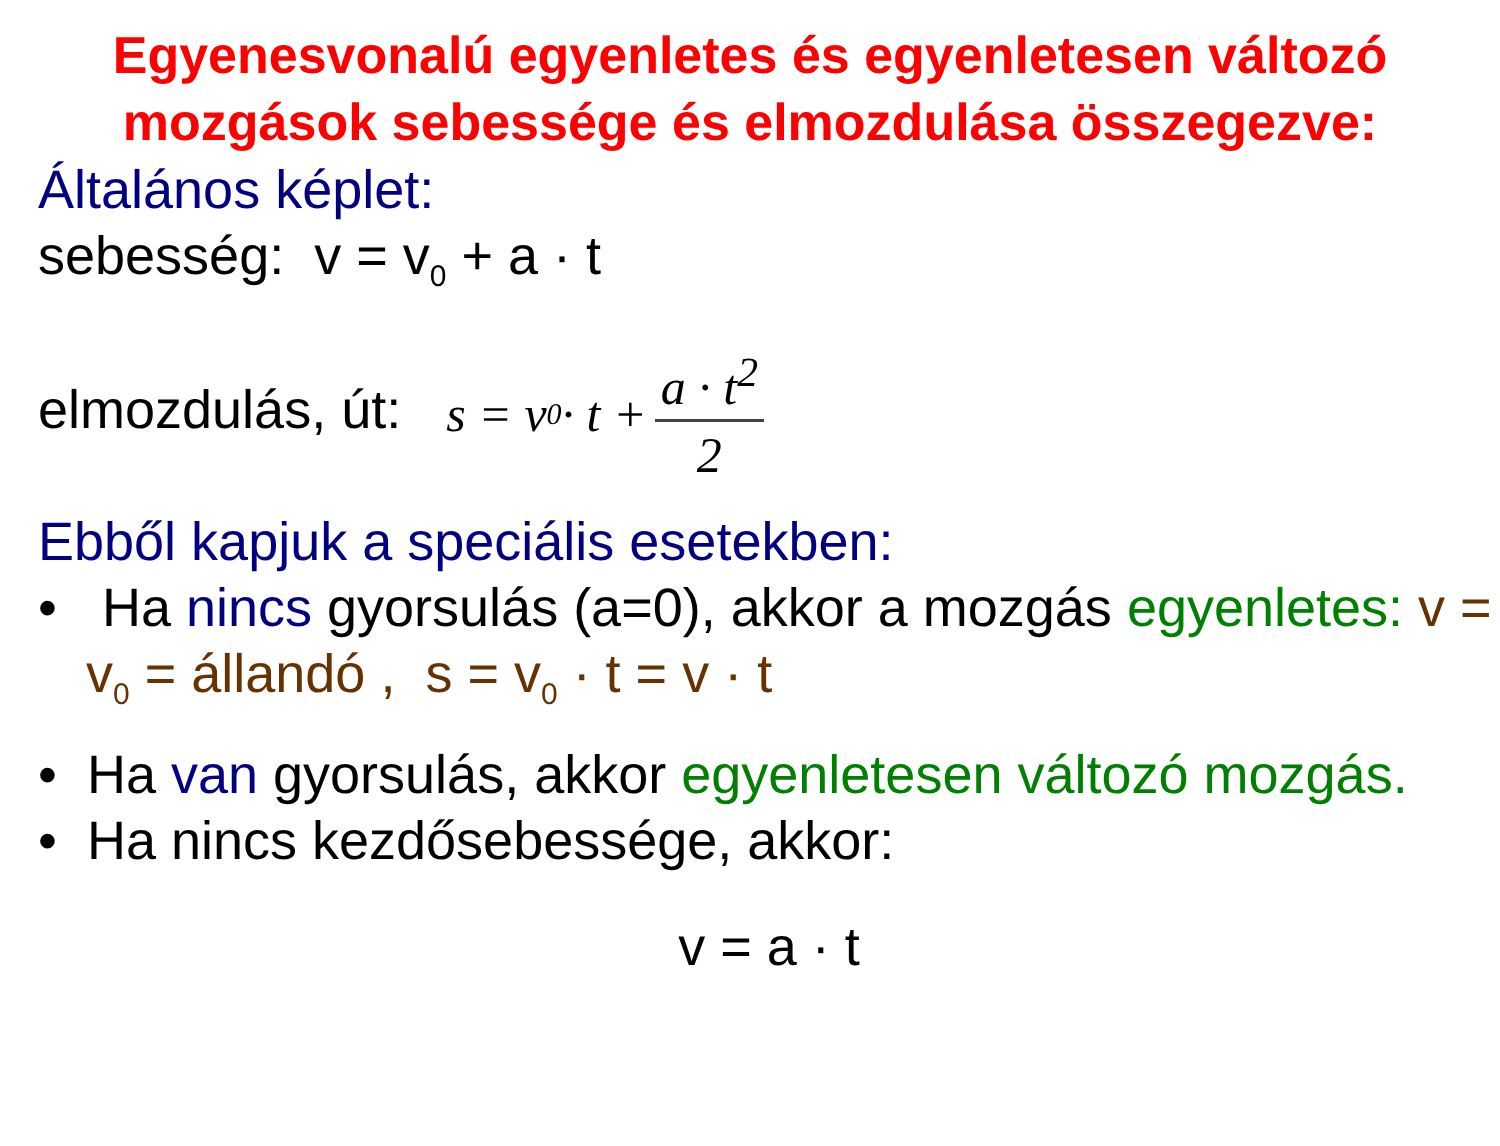Egyenesvonalú egyenletes és egyenletesen változó mozgások sebessége és elmozdulása összegezve:
Általános képlet:
sebesség: v = v<sub>0</sub> + a · t
elmozdulás, út: s = v<sub>0</sub> · t + a · t<sup>2</sup> 2
Ebből kapjuk a speciális esetekben:
• Ha nincs gyorsulás (a=0), akkor a mozgás egyenletes: v = v<sub>0</sub> = állandó , s = v<sub>0</sub> · t = v · t
• Ha van gyorsulás, akkor egyenletesen változó mozgás.
• Ha nincs kezdősebessége, akkor:
v = a · t